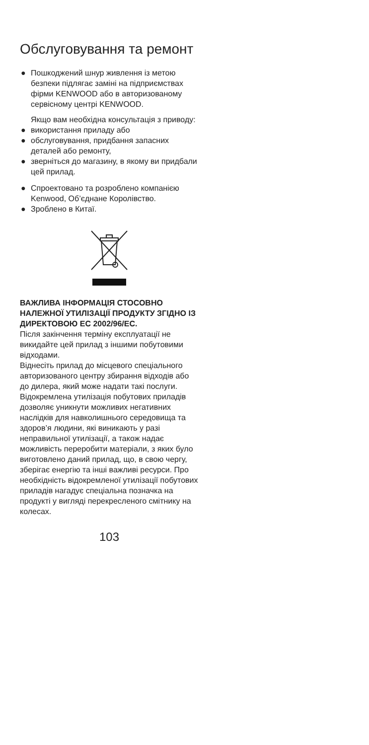Обслуговування та ремонт
● Пошкоджений шнур живлення із метою безпеки підлягає заміні на підприємствах фірми KENWOOD або в авторизованому сервісному центрі KENWOOD.
Якщо вам необхідна консультація з приводу:
● використання приладу або
● обслуговування, придбання запасних деталей або ремонту,
● зверніться до магазину, в якому ви придбали цей прилад.
● Спроектовано та розроблено компанією Kenwood, Об’єднане Королівство.
● Зроблено в Китаї.
ВАЖЛИВА ІНФОРМАЦІЯ СТОСОВНО НАЛЕЖНОЇ УТИЛІЗАЦІЇ ПРОДУКТУ ЗГІДНО ІЗ ДИРЕКТОВОЮ ЕС 2002/96/ЕС.
Після закінчення терміну експлуатації не викидайте цей прилад з іншими побутовими відходами.
Віднесіть прилад до місцевого спеціального авторизованого центру збирання відходів або до дилера, який може надати такі послуги.
Відокремлена утилізація побутових приладів дозволяє уникнути можливих негативних наслідків для навколишнього середовища та здоров’я людини, які виникають у разі неправильної утилізації, а також надає можливість переробити матеріали, з яких було виготовлено даний прилад, що, в свою чергу, зберігає енергію та інші важливі ресурси. Про необхідність відокремленої утилізації побутових приладів нагадує спеціальна позначка на продукті у вигляді перекресленого смітнику на колесах.
103